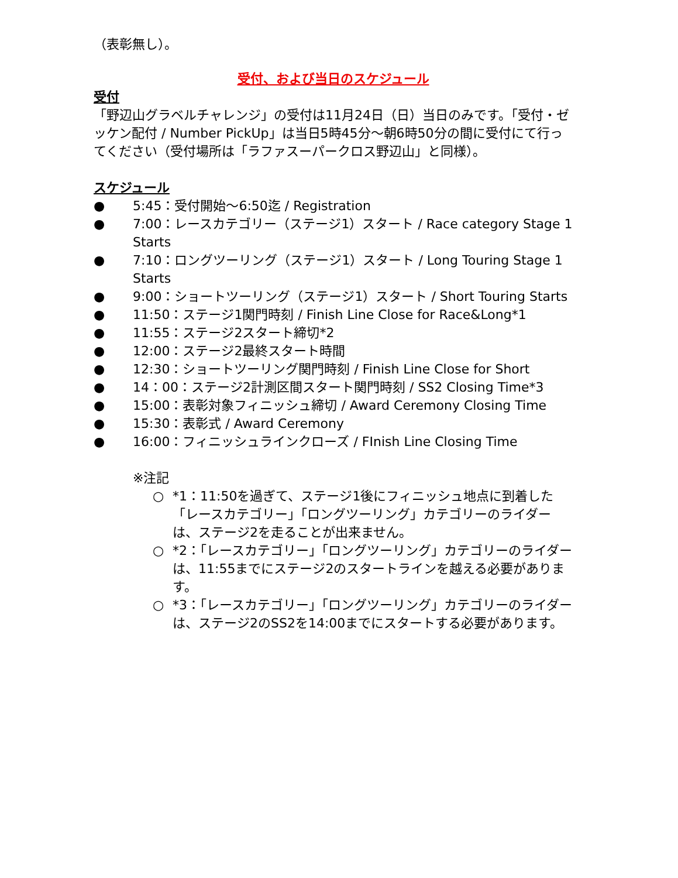（表彰無し）。
受付、および当日のスケジュール
受付
「野辺山グラベルチャレンジ」の受付は11月24日（日）当日のみです。「受付・ゼッケン配付 / Number PickUp」は当日5時45分〜朝6時50分の間に受付にて行ってください（受付場所は「ラファスーパークロス野辺山」と同様）。
スケジュール
● 5:45：受付開始〜6:50迄 / Registration
● 7:00：レースカテゴリー（ステージ1）スタート / Race category Stage 1 Starts
● 7:10：ロングツーリング（ステージ1）スタート / Long Touring Stage 1 Starts
● 9:00：ショートツーリング（ステージ1）スタート / Short Touring Starts
● 11:50：ステージ1関門時刻 / Finish Line Close for Race&Long*1
● 11:55：ステージ2スタート締切*2
● 12:00：ステージ2最終スタート時間
● 12:30：ショートツーリング関門時刻 / Finish Line Close for Short
● 14：00：ステージ2計測区間スタート関門時刻 / SS2 Closing Time*3
● 15:00：表彰対象フィニッシュ締切 / Award Ceremony Closing Time
● 15:30：表彰式 / Award Ceremony
● 16:00：フィニッシュラインクローズ / FInish Line Closing Time
※注記
○ *1：11:50を過ぎて、ステージ1後にフィニッシュ地点に到着した「レースカテゴリー」「ロングツーリング」カテゴリーのライダーは、ステージ2を走ることが出来ません。
○ *2：「レースカテゴリー」「ロングツーリング」カテゴリーのライダーは、11:55までにステージ2のスタートラインを越える必要があります。
○ *3：「レースカテゴリー」「ロングツーリング」カテゴリーのライダーは、ステージ2のSS2を14:00までにスタートする必要があります。